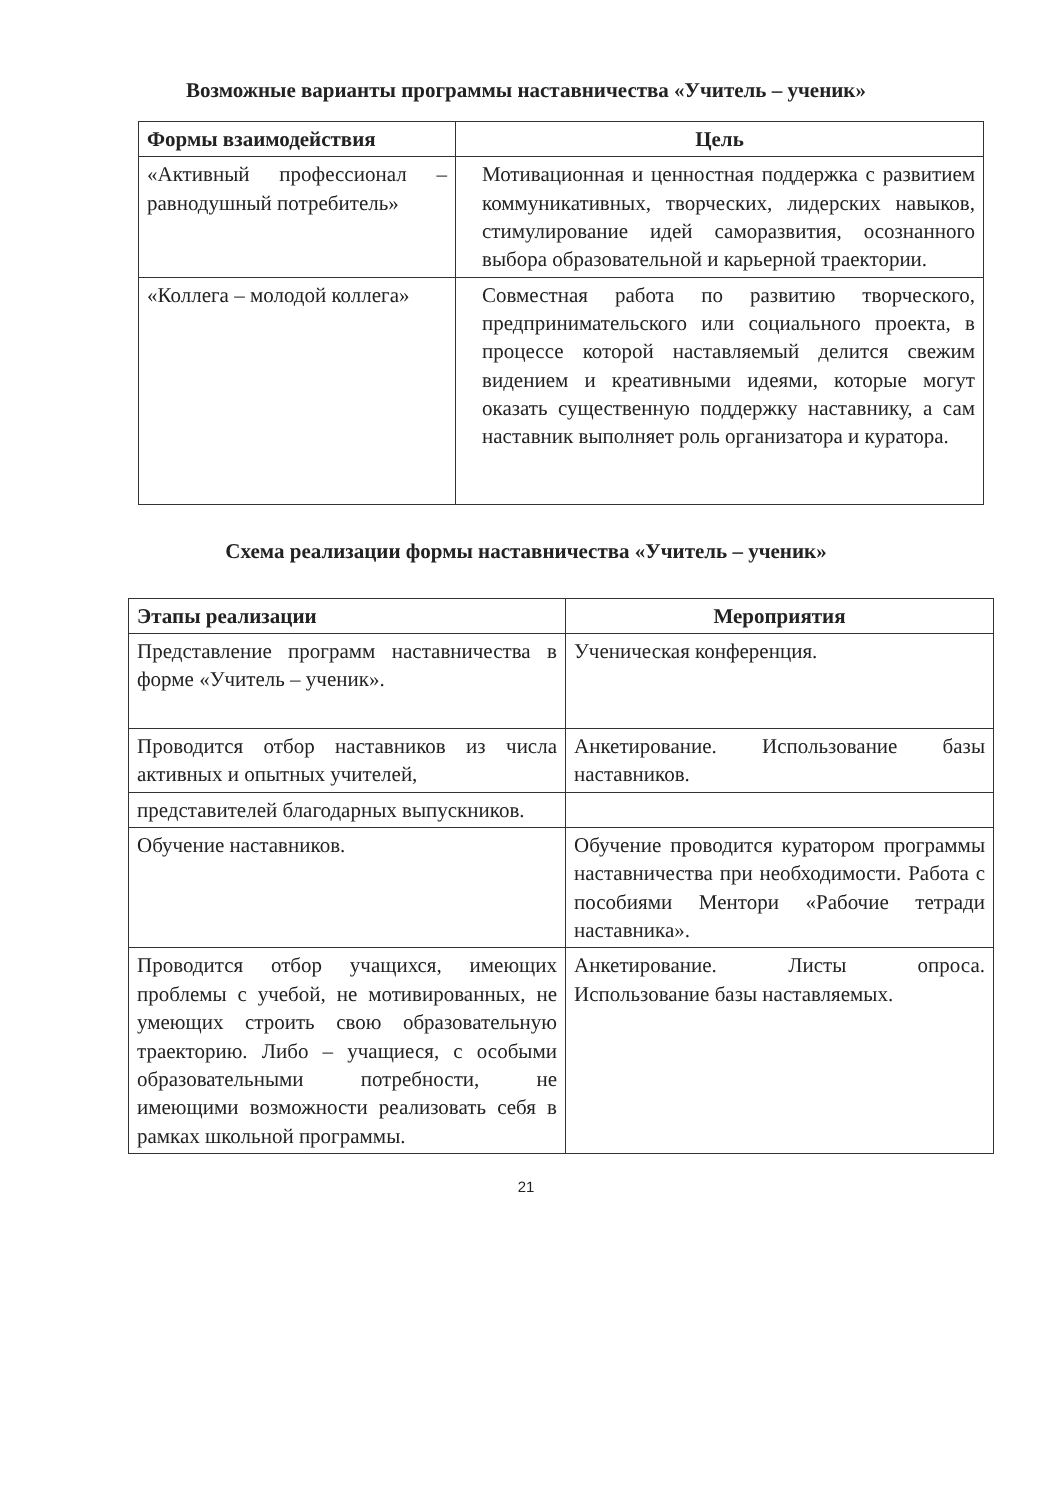Возможные варианты программы наставничества «Учитель – ученик»
| Формы взаимодействия | Цель |
| --- | --- |
| «Активный профессионал – равнодушный потребитель» | Мотивационная и ценностная поддержка с развитием коммуникативных, творческих, лидерских навыков, стимулирование идей саморазвития, осознанного выбора образовательной и карьерной траектории. |
| «Коллега – молодой коллега» | Совместная работа по развитию творческого, предпринимательского или социального проекта, в процессе которой наставляемый делится свежим видением и креативными идеями, которые могут оказать существенную поддержку наставнику, а сам наставник выполняет роль организатора и куратора. |
Схема реализации формы наставничества «Учитель – ученик»
| Этапы реализации | Мероприятия |
| --- | --- |
| Представление программ наставничества в форме «Учитель – ученик». | Ученическая конференция. |
| Проводится отбор наставников из числа активных и опытных учителей, | Анкетирование. Использование базы наставников. |
| представителей благодарных выпускников. | |
| Обучение наставников. | Обучение проводится куратором программы наставничества при необходимости. Работа с пособиями Ментори «Рабочие тетради наставника». |
| Проводится отбор учащихся, имеющих проблемы с учебой, не мотивированных, не умеющих строить свою образовательную траекторию. Либо – учащиеся, с особыми образовательными потребности, не имеющими возможности реализовать себя в рамках школьной программы. | Анкетирование. Листы опроса. Использование базы наставляемых. |
21